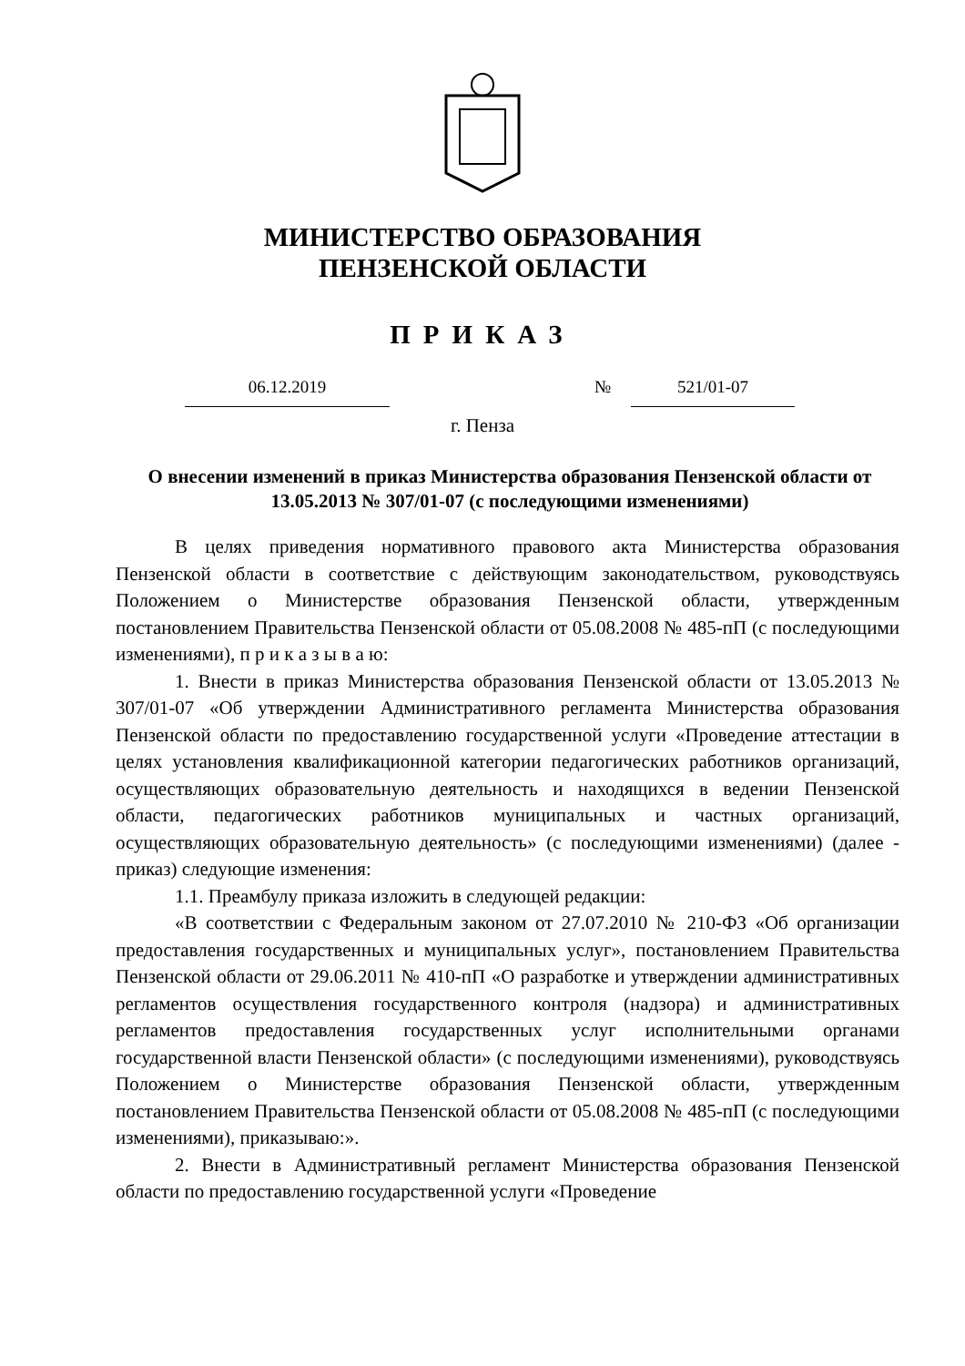МИНИСТЕРСТВО ОБРАЗОВАНИЯ
ПЕНЗЕНСКОЙ ОБЛАСТИ
ПРИКАЗ
06.12.2019 № 521/01-07
г. Пенза
О внесении изменений в приказ Министерства образования Пензенской области от 13.05.2013 № 307/01-07 (с последующими изменениями)
В целях приведения нормативного правового акта Министерства образования Пензенской области в соответствие с действующим законодательством, руководствуясь Положением о Министерстве образования Пензенской области, утвержденным постановлением Правительства Пензенской области от 05.08.2008 № 485-пП (с последующими изменениями), п р и к а з ы в а ю:
1. Внести в приказ Министерства образования Пензенской области от 13.05.2013 № 307/01-07 «Об утверждении Административного регламента Министерства образования Пензенской области по предоставлению государственной услуги «Проведение аттестации в целях установления квалификационной категории педагогических работников организаций, осуществляющих образовательную деятельность и находящихся в ведении Пензенской области, педагогических работников муниципальных и частных организаций, осуществляющих образовательную деятельность» (с последующими изменениями) (далее - приказ) следующие изменения:
1.1. Преамбулу приказа изложить в следующей редакции:
«В соответствии с Федеральным законом от 27.07.2010 № 210-ФЗ «Об организации предоставления государственных и муниципальных услуг», постановлением Правительства Пензенской области от 29.06.2011 № 410-пП «О разработке и утверждении административных регламентов осуществления государственного контроля (надзора) и административных регламентов предоставления государственных услуг исполнительными органами государственной власти Пензенской области» (с последующими изменениями), руководствуясь Положением о Министерстве образования Пензенской области, утвержденным постановлением Правительства Пензенской области от 05.08.2008 № 485-пП (с последующими изменениями), приказываю:».
2. Внести в Административный регламент Министерства образования Пензенской области по предоставлению государственной услуги «Проведение